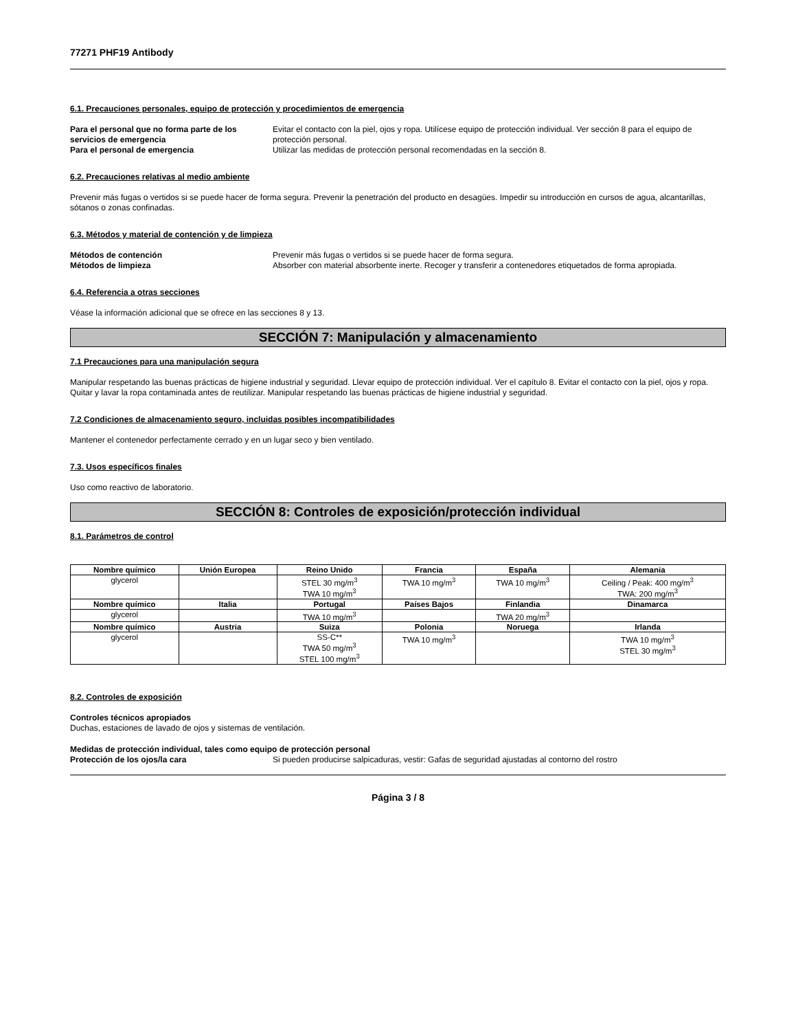77271 PHF19 Antibody
6.1. Precauciones personales, equipo de protección y procedimientos de emergencia
Para el personal que no forma parte de los servicios de emergencia
Evitar el contacto con la piel, ojos y ropa. Utilícese equipo de protección individual. Ver sección 8 para el equipo de protección personal.
Para el personal de emergencia Utilizar las medidas de protección personal recomendadas en la sección 8.
6.2. Precauciones relativas al medio ambiente
Prevenir más fugas o vertidos si se puede hacer de forma segura. Prevenir la penetración del producto en desagües. Impedir su introducción en cursos de agua, alcantarillas, sótanos o zonas confinadas.
6.3. Métodos y material de contención y de limpieza
Métodos de contención Prevenir más fugas o vertidos si se puede hacer de forma segura.
Métodos de limpieza Absorber con material absorbente inerte. Recoger y transferir a contenedores etiquetados de forma apropiada.
6.4. Referencia a otras secciones
Véase la información adicional que se ofrece en las secciones 8 y 13.
SECCIÓN 7: Manipulación y almacenamiento
7.1 Precauciones para una manipulación segura
Manipular respetando las buenas prácticas de higiene industrial y seguridad. Llevar equipo de protección individual. Ver el capítulo 8. Evitar el contacto con la piel, ojos y ropa. Quitar y lavar la ropa contaminada antes de reutilizar. Manipular respetando las buenas prácticas de higiene industrial y seguridad.
7.2 Condiciones de almacenamiento seguro, incluidas posibles incompatibilidades
Mantener el contenedor perfectamente cerrado y en un lugar seco y bien ventilado.
7.3. Usos específicos finales
Uso como reactivo de laboratorio.
SECCIÓN 8: Controles de exposición/protección individual
8.1. Parámetros de control
| Nombre químico | Unión Europea | Reino Unido | Francia | España | Alemania |
| --- | --- | --- | --- | --- | --- |
| glycerol | | STEL 30 mg/m<sup>3</sup> TWA 10 mg/m<sup>3</sup> | TWA 10 mg/m<sup>3</sup> | TWA 10 mg/m<sup>3</sup> | Ceiling / Peak: 400 mg/m<sup>3</sup> TWA: 200 mg/m<sup>3</sup> |
| Nombre químico | Italia | Portugal | Países Bajos | Finlandia | Dinamarca |
| glycerol | | TWA 10 mg/m<sup>3</sup> | | TWA 20 mg/m<sup>3</sup> | |
| Nombre químico | Austria | Suiza | Polonia | Noruega | Irlanda |
| glycerol | | SS-C** TWA 50 mg/m<sup>3</sup> STEL 100 mg/m<sup>3</sup> | TWA 10 mg/m<sup>3</sup> | | TWA 10 mg/m<sup>3</sup> STEL 30 mg/m<sup>3</sup> |
8.2. Controles de exposición
Controles técnicos apropiados
Duchas, estaciones de lavado de ojos y sistemas de ventilación.
Medidas de protección individual, tales como equipo de protección personal
Protección de los ojos/la cara Si pueden producirse salpicaduras, vestir: Gafas de seguridad ajustadas al contorno del rostro
Página 3 / 8